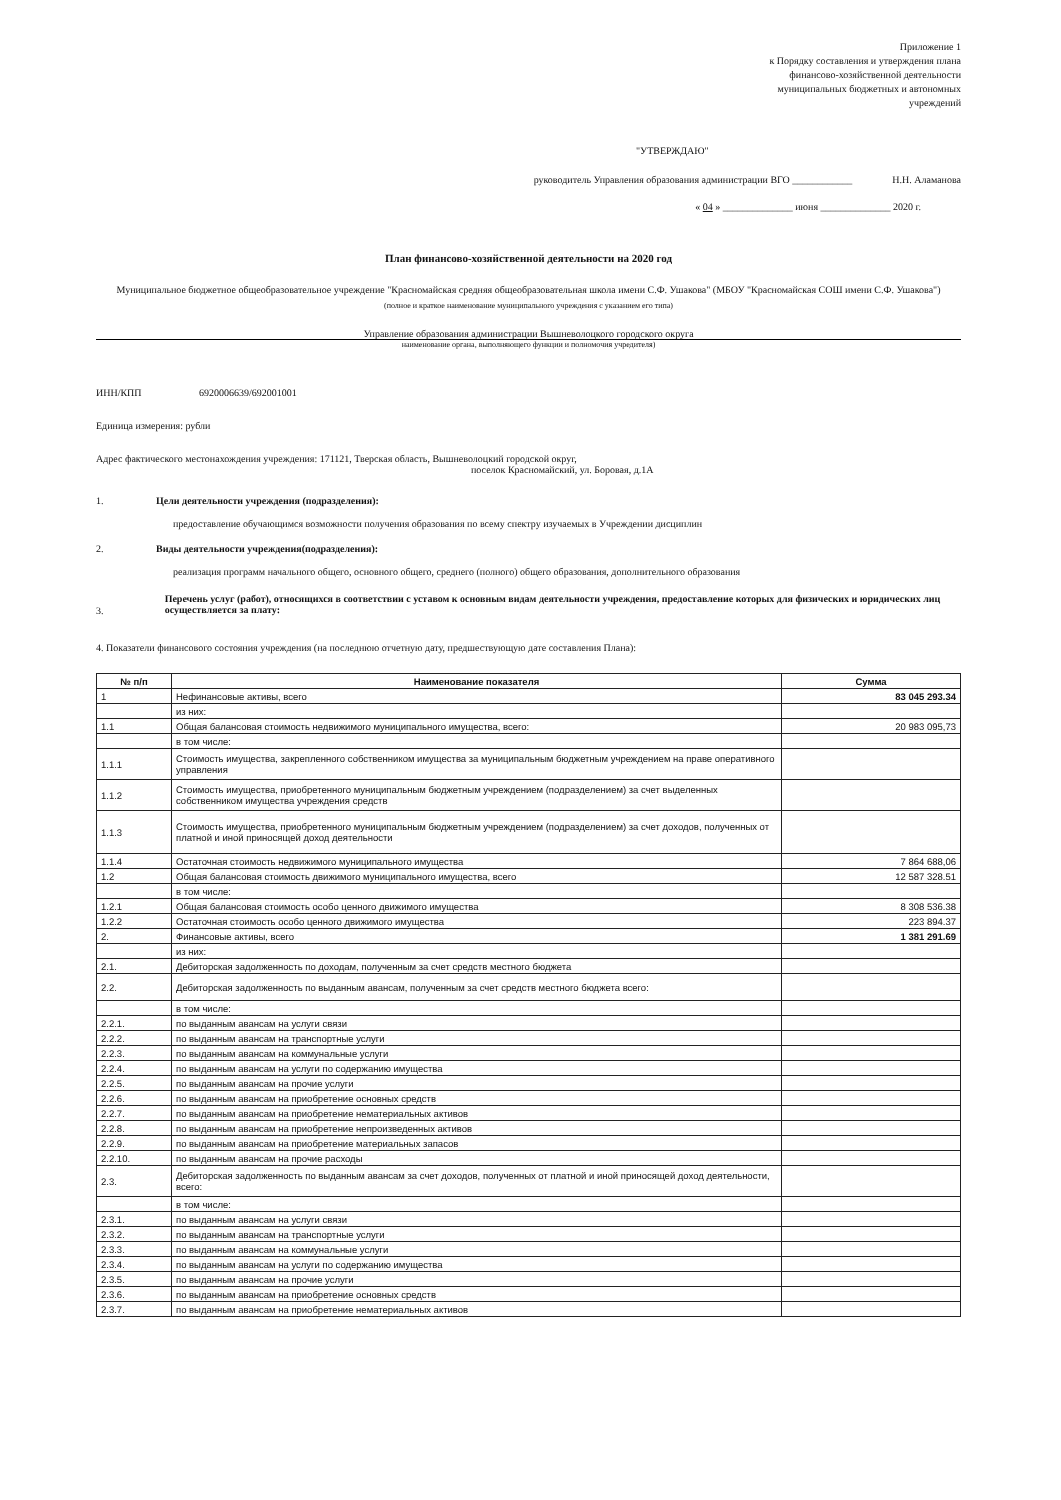Приложение 1
к Порядку составления и утверждения плана
финансово-хозяйственной деятельности
муниципальных бюджетных и автономных
учреждений
"УТВЕРЖДАЮ"
руководитель Управления образования администрации ВГО ____________ Н.Н. Аламанова
« 04 » ______________ июня ______________ 2020 г.
План финансово-хозяйственной деятельности на 2020 год
Муниципальное бюджетное общеобразовательное учреждение "Красномайская средняя общеобразовательная школа имени С.Ф. Ушакова" (МБОУ "Красномайская СОШ имени С.Ф. Ушакова")
(полное и краткое наименование муниципального учреждения с указанием его типа)
Управление образования администрации Вышневолоцкого городского округа
наименование органа, выполняющего функции и полномочия учредителя)
ИНН/КПП 6920006639/692001001
Единица измерения: рубли
Адрес фактического местонахождения учреждения: 171121, Тверская область, Вышневолоцкий городской округ,
поселок Красномайский, ул. Боровая, д.1А
1. Цели деятельности учреждения (подразделения):
предоставление обучающимся возможности получения образования по всему спектру изучаемых в Учреждении дисциплин
2. Виды деятельности учреждения(подразделения):
реализация программ начального общего, основного общего, среднего (полного) общего образования, дополнительного образования
3. Перечень услуг (работ), относящихся в соответствии с уставом к основным видам деятельности учреждения, предоставление которых для физических и юридических лиц осуществляется за плату:
4. Показатели финансового состояния учреждения (на последнюю отчетную дату, предшествующую дате составления Плана):
| № п/п | Наименование показателя | Сумма |
| --- | --- | --- |
| 1 | Нефинансовые активы, всего | 83 045 293.34 |
| | из них: | |
| 1.1 | Общая балансовая стоимость недвижимого муниципального имущества, всего: | 20 983 095,73 |
| | в том числе: | |
| 1.1.1 | Стоимость имущества, закрепленного собственником имущества за муниципальным бюджетным учреждением на праве оперативного управления | |
| 1.1.2 | Стоимость имущества, приобретенного муниципальным бюджетным учреждением (подразделением) за счет выделенных собственником имущества учреждения средств | |
| 1.1.3 | Стоимость имущества, приобретенного муниципальным бюджетным учреждением (подразделением) за счет доходов, полученных от платной и иной приносящей доход деятельности | |
| 1.1.4 | Остаточная стоимость недвижимого муниципального имущества | 7 864 688,06 |
| 1.2 | Общая балансовая стоимость движимого муниципального имущества, всего | 12 587 328.51 |
| | в том числе: | |
| 1.2.1 | Общая балансовая стоимость особо ценного движимого имущества | 8 308 536.38 |
| 1.2.2 | Остаточная стоимость особо ценного движимого имущества | 223 894.37 |
| 2. | Финансовые активы, всего | 1 381 291.69 |
| | из них: | |
| 2.1. | Дебиторская задолженность по доходам, полученным за счет средств местного бюджета | |
| 2.2. | Дебиторская задолженность по выданным авансам, полученным за счет средств местного бюджета всего: | |
| | в том числе: | |
| 2.2.1. | по выданным авансам на услуги связи | |
| 2.2.2. | по выданным авансам на транспортные услуги | |
| 2.2.3. | по выданным авансам на коммунальные услуги | |
| 2.2.4. | по выданным авансам на услуги по содержанию имущества | |
| 2.2.5. | по выданным авансам на прочие услуги | |
| 2.2.6. | по выданным авансам на приобретение основных средств | |
| 2.2.7. | по выданным авансам на приобретение нематериальных активов | |
| 2.2.8. | по выданным авансам на приобретение непроизведенных активов | |
| 2.2.9. | по выданным авансам на приобретение материальных запасов | |
| 2.2.10. | по выданным авансам на прочие расходы | |
| 2.3. | Дебиторская задолженность по выданным авансам за счет доходов, полученных от платной и иной приносящей доход деятельности, всего: | |
| | в том числе: | |
| 2.3.1. | по выданным авансам на услуги связи | |
| 2.3.2. | по выданным авансам на транспортные услуги | |
| 2.3.3. | по выданным авансам на коммунальные услуги | |
| 2.3.4. | по выданным авансам на услуги по содержанию имущества | |
| 2.3.5. | по выданным авансам на прочие услуги | |
| 2.3.6. | по выданным авансам на приобретение основных средств | |
| 2.3.7. | по выданным авансам на приобретение нематериальных активов | |